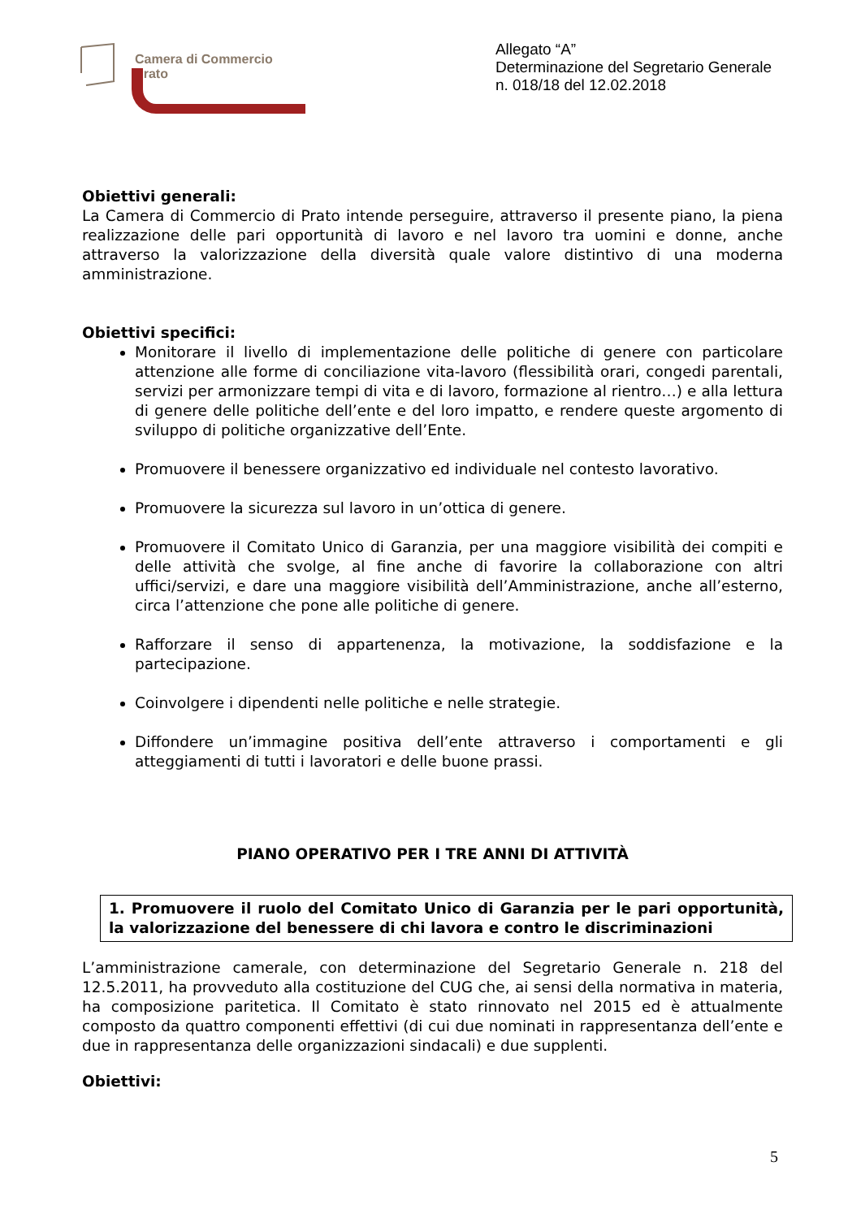Camera di Commercio
Prato
Allegato “A”
Determinazione del Segretario Generale
n. 018/18 del 12.02.2018
Obiettivi generali:
La Camera di Commercio di Prato intende perseguire, attraverso il presente piano, la piena realizzazione delle pari opportunità di lavoro e nel lavoro tra uomini e donne, anche attraverso la valorizzazione della diversità quale valore distintivo di una moderna amministrazione.
Obiettivi specifici:
Monitorare il livello di implementazione delle politiche di genere con particolare attenzione alle forme di conciliazione vita-lavoro (flessibilità orari, congedi parentali, servizi per armonizzare tempi di vita e di lavoro, formazione al rientro…) e alla lettura di genere delle politiche dell’ente e del loro impatto, e rendere queste argomento di sviluppo di politiche organizzative dell’Ente.
Promuovere il benessere organizzativo ed individuale nel contesto lavorativo.
Promuovere la sicurezza sul lavoro in un’ottica di genere.
Promuovere il Comitato Unico di Garanzia, per una maggiore visibilità dei compiti e delle attività che svolge, al fine anche di favorire la collaborazione con altri uffici/servizi, e dare una maggiore visibilità dell’Amministrazione, anche all’esterno, circa l’attenzione che pone alle politiche di genere.
Rafforzare il senso di appartenenza, la motivazione, la soddisfazione e la partecipazione.
Coinvolgere i dipendenti nelle politiche e nelle strategie.
Diffondere un’immagine positiva dell’ente attraverso i comportamenti e gli atteggiamenti di tutti i lavoratori e delle buone prassi.
PIANO OPERATIVO PER I TRE ANNI DI ATTIVITÀ
1. Promuovere il ruolo del Comitato Unico di Garanzia per le pari opportunità, la valorizzazione del benessere di chi lavora e contro le discriminazioni
L’amministrazione camerale, con determinazione del Segretario Generale n. 218 del 12.5.2011, ha provveduto alla costituzione del CUG che, ai sensi della normativa in materia, ha composizione paritetica. Il Comitato è stato rinnovato nel 2015 ed è attualmente composto da quattro componenti effettivi (di cui due nominati in rappresentanza dell’ente e due in rappresentanza delle organizzazioni sindacali) e due supplenti.
Obiettivi:
5